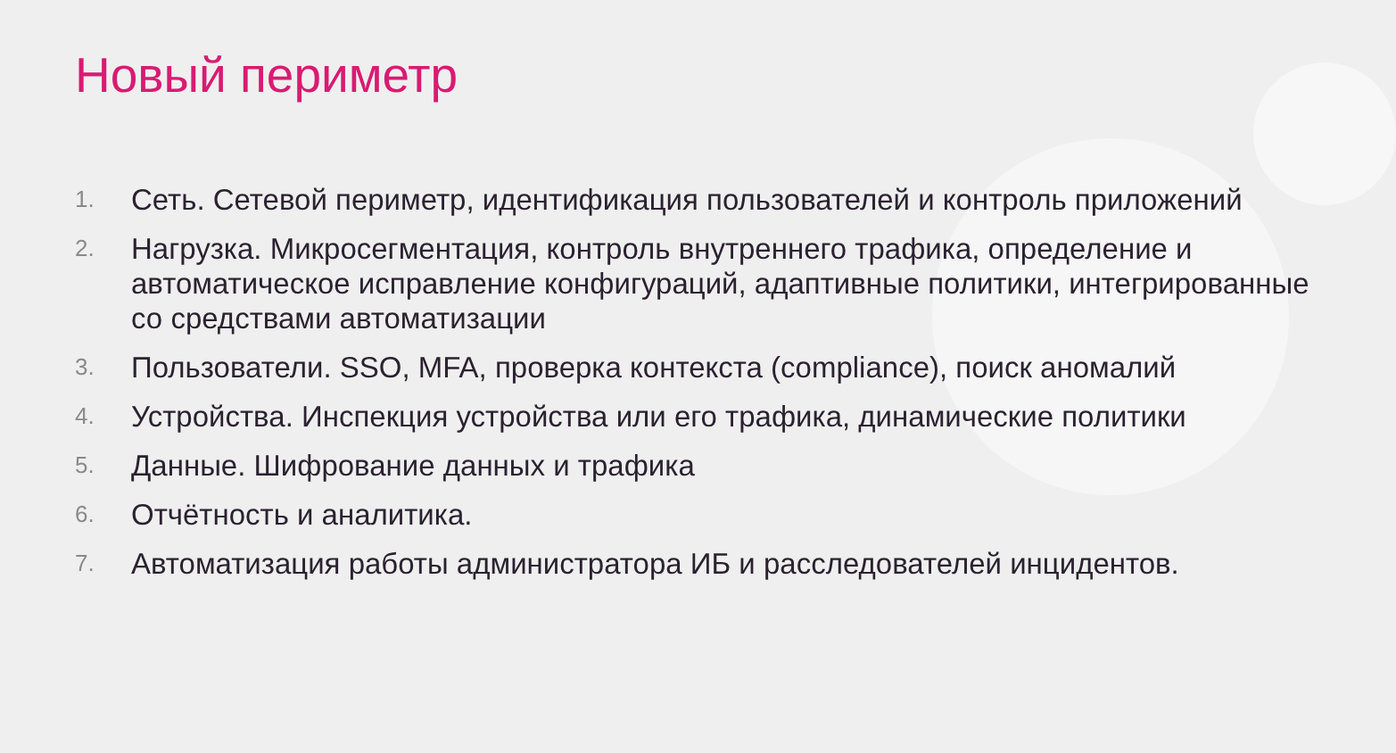Новый периметр
1. Сеть. Сетевой периметр, идентификация пользователей и контроль приложений
2. Нагрузка. Микросегментация, контроль внутреннего трафика, определение и автоматическое исправление конфигураций, адаптивные политики, интегрированные со средствами автоматизации
3. Пользователи. SSO, MFA, проверка контекста (compliance), поиск аномалий
4. Устройства. Инспекция устройства или его трафика, динамические политики
5. Данные. Шифрование данных и трафика
6. Отчётность и аналитика.
7. Автоматизация работы администратора ИБ и расследователей инцидентов.